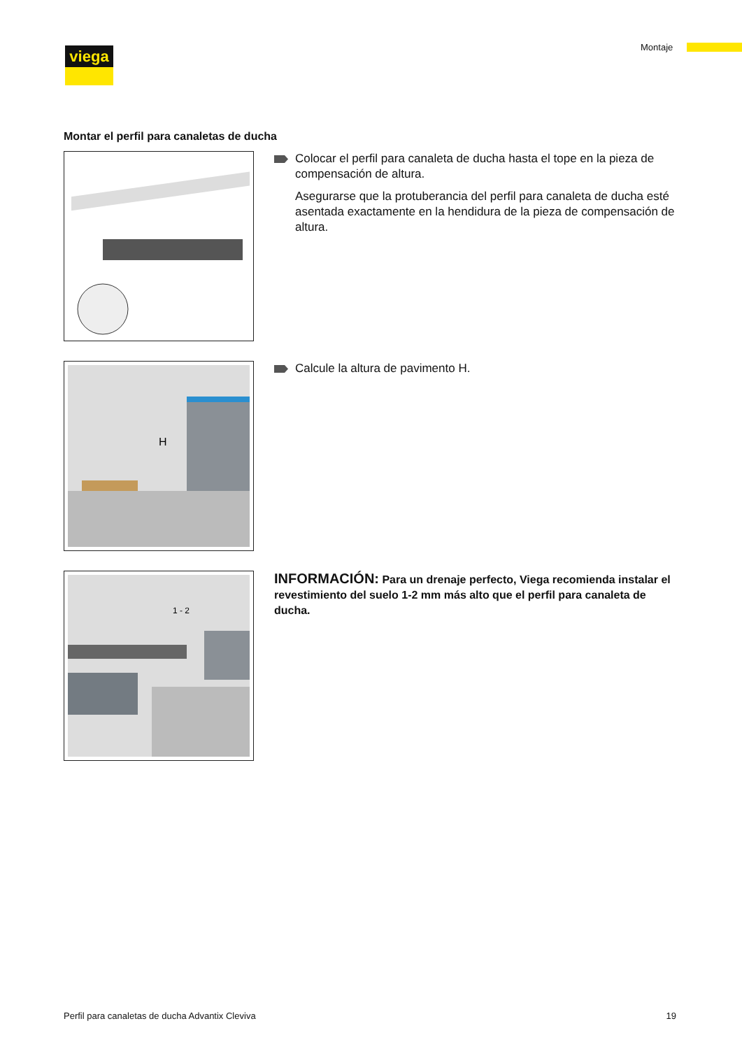viega Montaje
Montar el perfil para canaletas de ducha
Colocar el perfil para canaleta de ducha hasta el tope en la pieza de compensación de altura.
Asegurarse que la protuberancia del perfil para canaleta de ducha esté asentada exactamente en la hendidura de la pieza de compen­sación de altura.
H
Calcule la altura de pavimento H.
1 - 2
INFORMACIÓN: Para un drenaje perfecto, Viega recomienda instalar el revestimiento del suelo 1-2 mm más alto que el perfil para canaleta de ducha.
Perfil para canaletas de ducha Advantix Cleviva 19